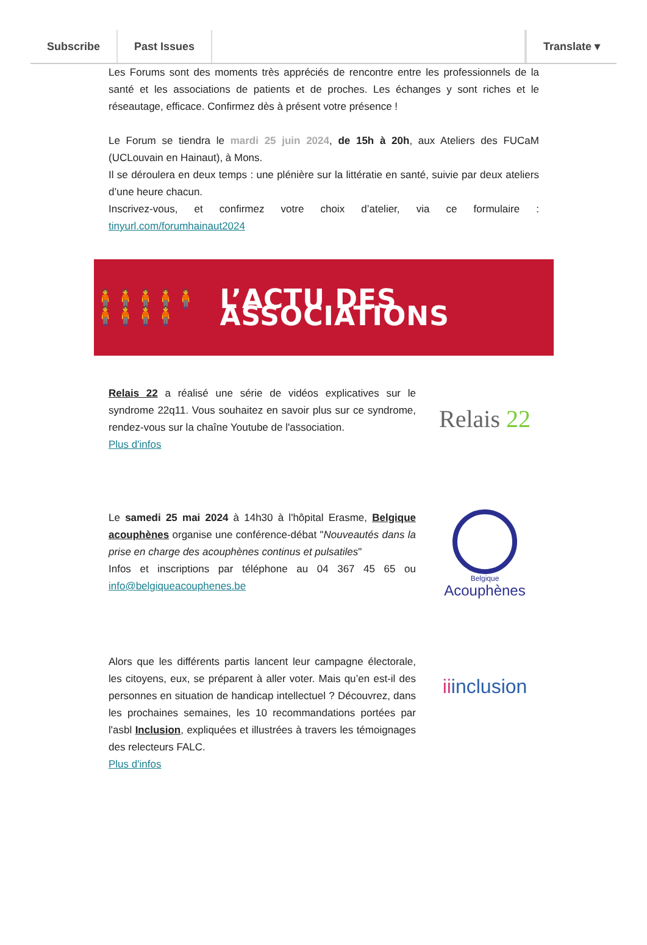Subscribe Past Issues Translate ▾
Les Forums sont des moments très appréciés de rencontre entre les professionnels de la santé et les associations de patients et de proches. Les échanges y sont riches et le réseautage, efficace. Confirmez dès à présent votre présence !
Le Forum se tiendra le mardi 25 juin 2024, de 15h à 20h, aux Ateliers des FUCaM (UCLouvain en Hainaut), à Mons.
Il se déroulera en deux temps : une plénière sur la littératie en santé, suivie par deux ateliers d’une heure chacun.
Inscrivez-vous, et confirmez votre choix d’atelier, via ce formulaire : tinyurl.com/forumhainaut2024
🧍🧍🧍🧍🧍🧍🧍🧍🧍
L’ACTU DES ASSOCIATIONS
Relais 22 a réalisé une série de vidéos explicatives sur le syndrome 22q11. Vous souhaitez en savoir plus sur ce syndrome, rendez-vous sur la chaîne Youtube de l'association.
Plus d'infos
Relais 22
Le samedi 25 mai 2024 à 14h30 à l'hôpital Erasme, Belgique acouphènes organise une conférence-débat "Nouveautés dans la prise en charge des acouphènes continus et pulsatiles"
Infos et inscriptions par téléphone au 04 367 45 65 ou info@belgiqueacouphenes.be
Belgique
Acouphènes
Alors que les différents partis lancent leur campagne électorale, les citoyens, eux, se préparent à aller voter. Mais qu’en est-il des personnes en situation de handicap intellectuel ? Découvrez, dans les prochaines semaines, les 10 recommandations portées par l'asbl Inclusion, expliquées et illustrées à travers les témoignages des relecteurs FALC.
Plus d'infos
iiinclusion